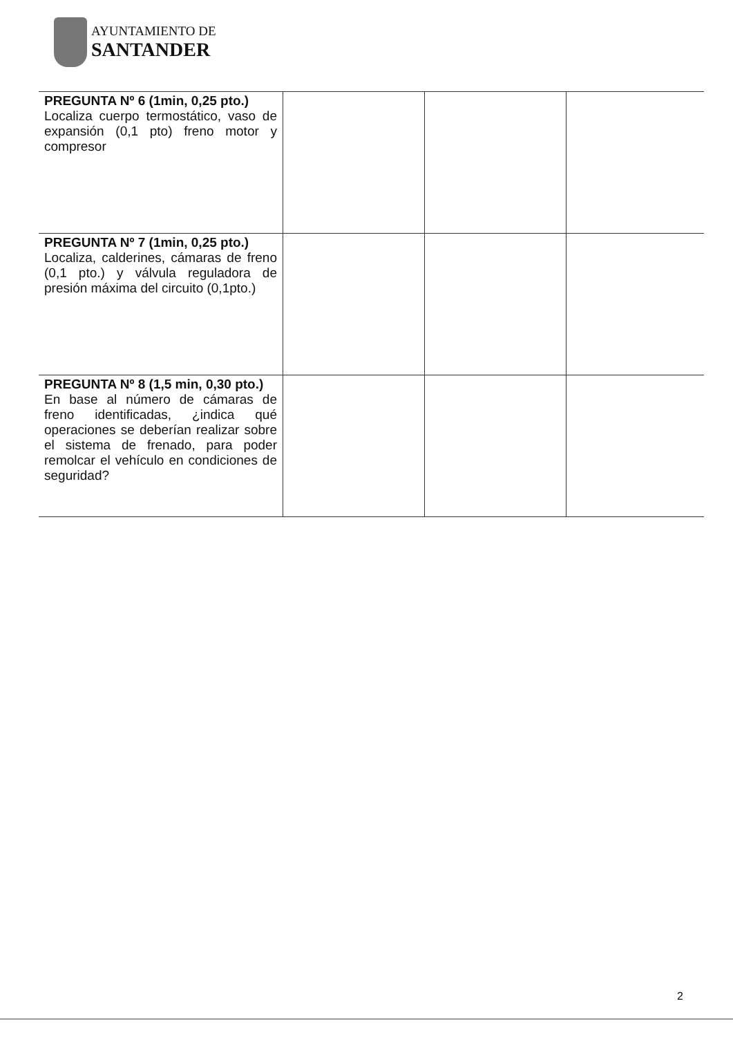AYUNTAMIENTO DE
SANTANDER
| PREGUNTA Nº 6 (1min, 0,25 pto.) Localiza cuerpo termostático, vaso de expansión (0,1 pto) freno motor y compresor | | | |
| PREGUNTA Nº 7 (1min, 0,25 pto.) Localiza, calderines, cámaras de freno (0,1 pto.) y válvula reguladora de presión máxima del circuito (0,1pto.) | | | |
| PREGUNTA Nº 8 (1,5 min, 0,30 pto.) En base al número de cámaras de freno identificadas, ¿indica qué operaciones se deberían realizar sobre el sistema de frenado, para poder remolcar el vehículo en condiciones de seguridad? | | | |
2